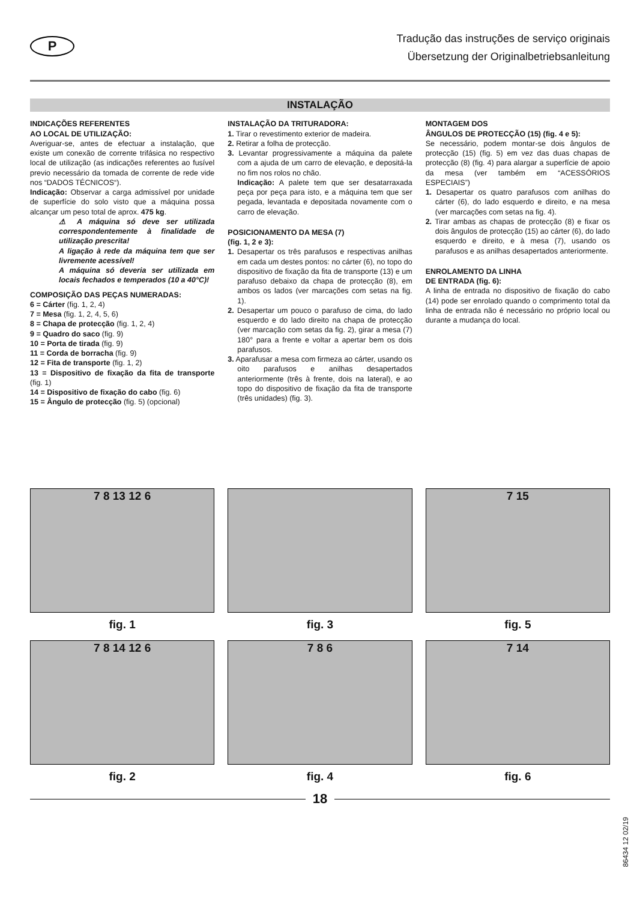P
Tradução das instruções de serviço originais
Übersetzung der Originalbetriebsanleitung
INSTALAÇÃO
INDICAÇÕES REFERENTES
AO LOCAL DE UTILIZAÇÃO:
Averiguar-se, antes de efectuar a instalação, que existe um conexão de corrente trifásica no respectivo local de utilização (as indicações referentes ao fusível previo necessário da tomada de corrente de rede vide nos “DADOS TÉCNICOS“).
Indicação: Observar a carga admissível por unidade de superfície do solo visto que a máquina possa alcançar um peso total de aprox. 475 kg.
⚠ A máquina só deve ser utilizada correspondentemente à finalidade de utilização prescrita!
A ligação à rede da máquina tem que ser livremente acessível!
A máquina só deveria ser utilizada em locais fechados e temperados (10 a 40°C)!
COMPOSIÇÃO DAS PEÇAS NUMERADAS:
6 = Cárter (fig. 1, 2, 4)
7 = Mesa (fig. 1, 2, 4, 5, 6)
8 = Chapa de protecção (fig. 1, 2, 4)
9 = Quadro do saco (fig. 9)
10 = Porta de tirada (fig. 9)
11 = Corda de borracha (fig. 9)
12 = Fita de transporte (fig. 1, 2)
13 = Dispositivo de fixação da fita de transporte (fig. 1)
14 = Dispositivo de fixação do cabo (fig. 6)
15 = Ângulo de protecção (fig. 5) (opcional)
INSTALAÇÃO DA TRITURADORA:
1. Tirar o revestimento exterior de madeira.
2. Retirar a folha de protecção.
3. Levantar progressivamente a máquina da palete com a ajuda de um carro de elevação, e depositá-la no fim nos rolos no chão.
Indicação: A palete tem que ser desatarraxada peça por peça para isto, e a máquina tem que ser pegada, levantada e depositada novamente com o carro de elevação.
POSICIONAMENTO DA MESA (7)
(fig. 1, 2 e 3):
1. Desapertar os três parafusos e respectivas anilhas em cada um destes pontos: no cárter (6), no topo do dispositivo de fixação da fita de transporte (13) e um parafuso debaixo da chapa de protecção (8), em ambos os lados (ver marcações com setas na fig. 1).
2. Desapertar um pouco o parafuso de cima, do lado esquerdo e do lado direito na chapa de protecção (ver marcação com setas da fig. 2), girar a mesa (7) 180° para a frente e voltar a apertar bem os dois parafusos.
3. Aparafusar a mesa com firmeza ao cárter, usando os oito parafusos e anilhas desapertados anteriormente (três à frente, dois na lateral), e ao topo do dispositivo de fixação da fita de transporte (três unidades) (fig. 3).
MONTAGEM DOS
ÂNGULOS DE PROTECÇÃO (15) (fig. 4 e 5):
Se necessário, podem montar-se dois ângulos de protecção (15) (fig. 5) em vez das duas chapas de protecção (8) (fig. 4) para alargar a superfície de apoio da mesa (ver também em “ACESSÓRIOS ESPECIAIS”)
1. Desapertar os quatro parafusos com anilhas do cárter (6), do lado esquerdo e direito, e na mesa (ver marcações com setas na fig. 4).
2. Tirar ambas as chapas de protecção (8) e fixar os dois ângulos de protecção (15) ao cárter (6), do lado esquerdo e direito, e à mesa (7), usando os parafusos e as anilhas desapertados anteriormente.
ENROLAMENTO DA LINHA
DE ENTRADA (fig. 6):
A linha de entrada no dispositivo de fixação do cabo (14) pode ser enrolado quando o comprimento total da linha de entrada não é necessário no próprio local ou durante a mudança do local.
7 8 13 12 6
fig. 1
fig. 3
7 15
fig. 5
7 8 14 12 6
fig. 2
7 8 6
fig. 4
7 14
fig. 6
18
86434 12 02/19